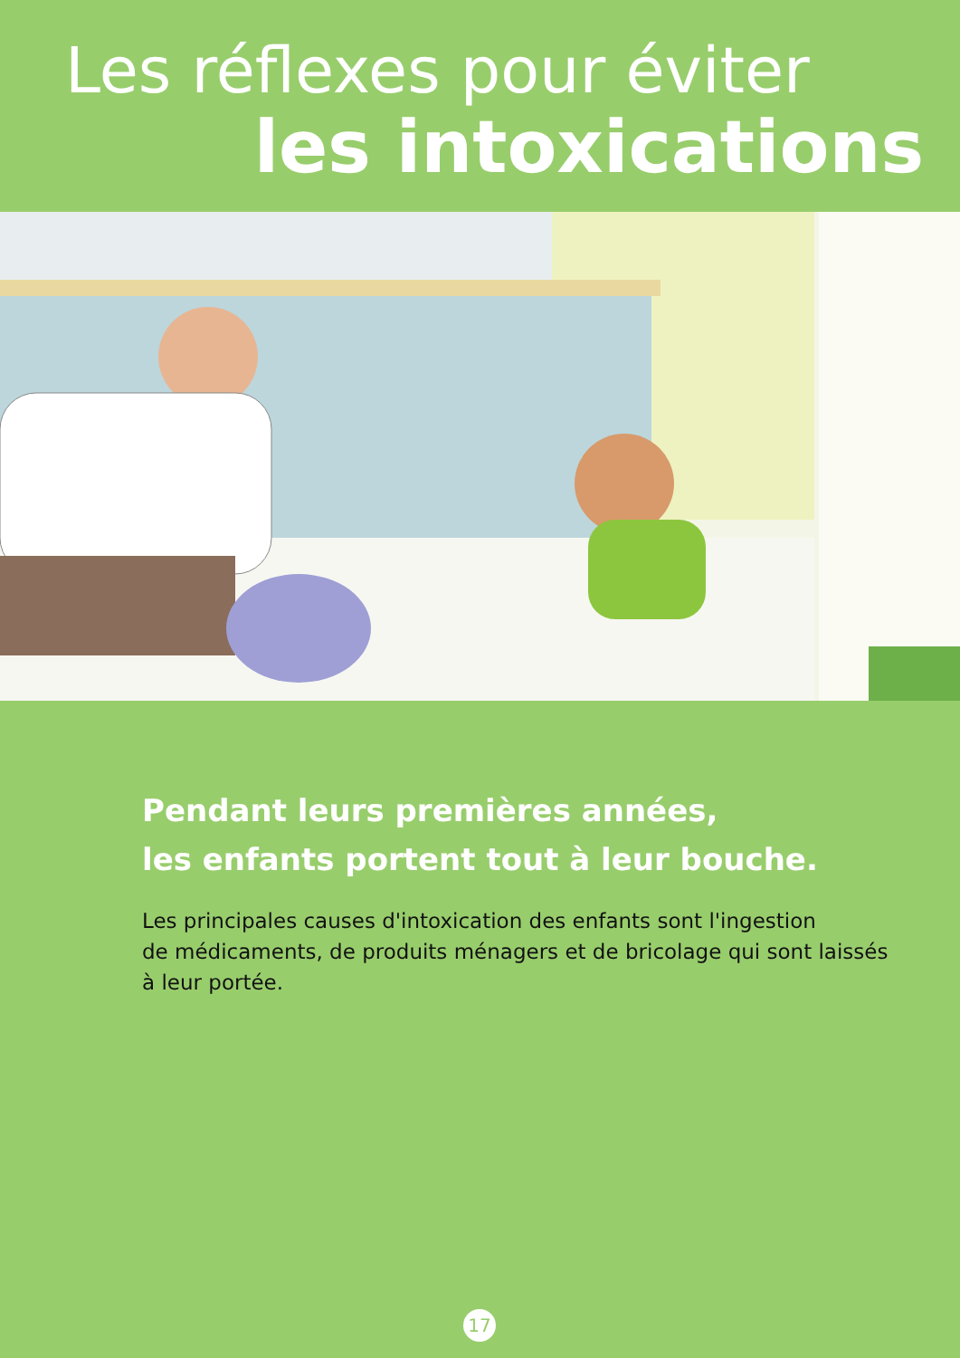Les réflexes pour éviter
les intoxications
Pendant leurs premières années,
les enfants portent tout à leur bouche.
Les principales causes d'intoxication des enfants sont l'ingestion
de médicaments, de produits ménagers et de bricolage qui sont laissés
à leur portée.
17